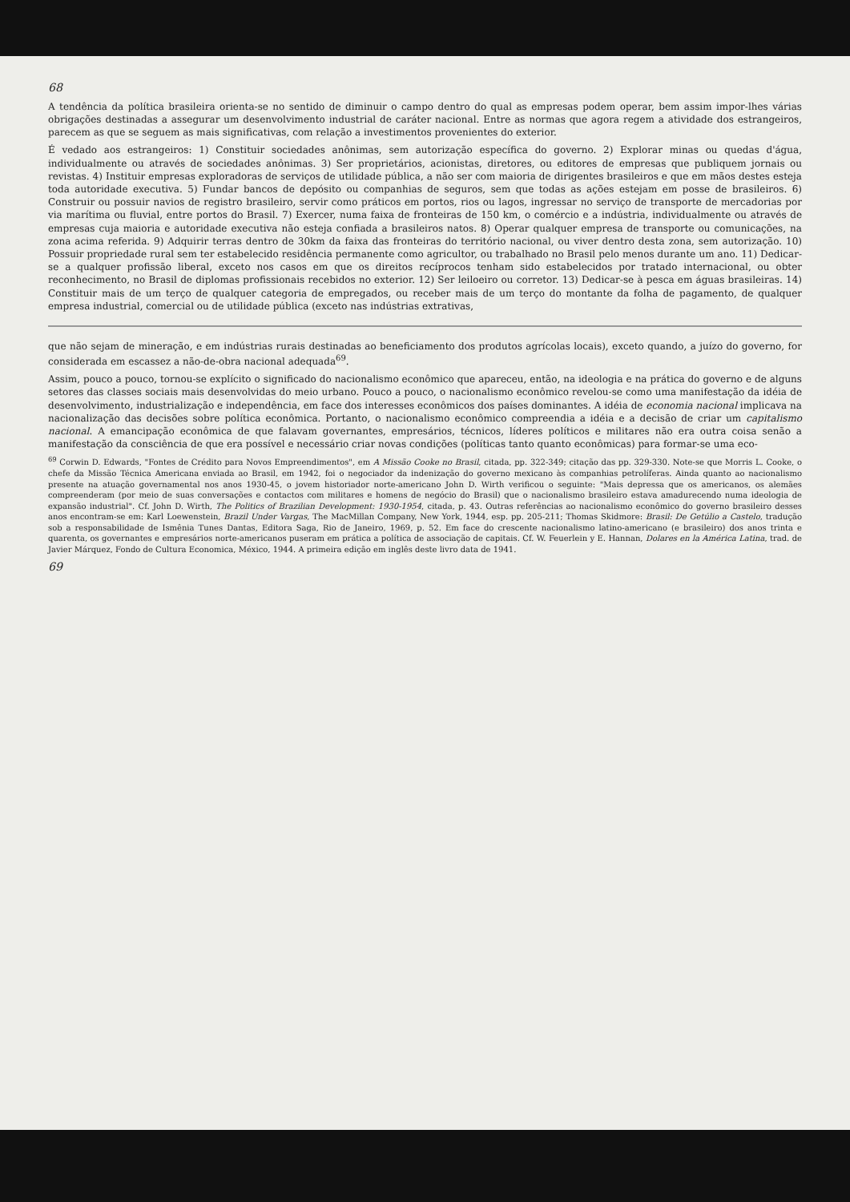68
A tendência da política brasileira orienta-se no sentido de diminuir o campo dentro do qual as empresas podem operar, bem assim impor-lhes várias obrigações destinadas a assegurar um desenvolvimento industrial de caráter nacional. Entre as normas que agora regem a atividade dos estrangeiros, parecem as que se seguem as mais significativas, com relação a investimentos provenientes do exterior.
É vedado aos estrangeiros: 1) Constituir sociedades anônimas, sem autorização específica do governo. 2) Explorar minas ou quedas d'água, individualmente ou através de sociedades anônimas. 3) Ser proprietários, acionistas, diretores, ou editores de empresas que publiquem jornais ou revistas. 4) Instituir empresas exploradoras de serviços de utilidade pública, a não ser com maioria de dirigentes brasileiros e que em mãos destes esteja toda autoridade executiva. 5) Fundar bancos de depósito ou companhias de seguros, sem que todas as ações estejam em posse de brasileiros. 6) Construir ou possuir navios de registro brasileiro, servir como práticos em portos, rios ou lagos, ingressar no serviço de transporte de mercadorias por via marítima ou fluvial, entre portos do Brasil. 7) Exercer, numa faixa de fronteiras de 150 km, o comércio e a indústria, individualmente ou através de empresas cuja maioria e autoridade executiva não esteja confiada a brasileiros natos. 8) Operar qualquer empresa de transporte ou comunicações, na zona acima referida. 9) Adquirir terras dentro de 30km da faixa das fronteiras do território nacional, ou viver dentro desta zona, sem autorização. 10) Possuir propriedade rural sem ter estabelecido residência permanente como agricultor, ou trabalhado no Brasil pelo menos durante um ano. 11) Dedicar-se a qualquer profissão liberal, exceto nos casos em que os direitos recíprocos tenham sido estabelecidos por tratado internacional, ou obter reconhecimento, no Brasil de diplomas profissionais recebidos no exterior. 12) Ser leiloeiro ou corretor. 13) Dedicar-se à pesca em águas brasileiras. 14) Constituir mais de um terço de qualquer categoria de empregados, ou receber mais de um terço do montante da folha de pagamento, de qualquer empresa industrial, comercial ou de utilidade pública (exceto nas indústrias extrativas,
que não sejam de mineração, e em indústrias rurais destinadas ao beneficiamento dos produtos agrícolas locais), exceto quando, a juízo do governo, for considerada em escassez a não-de-obra nacional adequada<sup>69</sup>.
Assim, pouco a pouco, tornou-se explícito o significado do nacionalismo econômico que apareceu, então, na ideologia e na prática do governo e de alguns setores das classes sociais mais desenvolvidas do meio urbano. Pouco a pouco, o nacionalismo econômico revelou-se como uma manifestação da idéia de desenvolvimento, industrialização e independência, em face dos interesses econômicos dos países dominantes. A idéia de economia nacional implicava na nacionalização das decisões sobre política econômica. Portanto, o nacionalismo econômico compreendia a idéia e a decisão de criar um capitalismo nacional. A emancipação econômica de que falavam governantes, empresários, técnicos, líderes políticos e militares não era outra coisa senão a manifestação da consciência de que era possível e necessário criar novas condições (políticas tanto quanto econômicas) para formar-se uma eco-
<sup>69</sup> Corwin D. Edwards, "Fontes de Crédito para Novos Empreendimentos", em A Missão Cooke no Brasil, citada, pp. 322-349; citação das pp. 329-330. Note-se que Morris L. Cooke, o chefe da Missão Técnica Americana enviada ao Brasil, em 1942, foi o negociador da indenização do governo mexicano às companhias petrolíferas. Ainda quanto ao nacionalismo presente na atuação governamental nos anos 1930-45, o jovem historiador norte-americano John D. Wirth verificou o seguinte: "Mais depressa que os americanos, os alemães compreenderam (por meio de suas conversações e contactos com militares e homens de negócio do Brasil) que o nacionalismo brasileiro estava amadurecendo numa ideologia de expansão industrial". Cf. John D. Wirth, The Politics of Brazilian Development: 1930-1954, citada, p. 43. Outras referências ao nacionalismo econômico do governo brasileiro desses anos encontram-se em: Karl Loewenstein, Brazil Under Vargas, The MacMillan Company, New York, 1944, esp. pp. 205-211; Thomas Skidmore: Brasil: De Getúlio a Castelo, tradução sob a responsabilidade de Ismênia Tunes Dantas, Editora Saga, Rio de Janeiro, 1969, p. 52. Em face do crescente nacionalismo latino-americano (e brasileiro) dos anos trinta e quarenta, os governantes e empresários norte-americanos puseram em prática a política de associação de capitais. Cf. W. Feuerlein y E. Hannan, Dolares en la América Latina, trad. de Javier Márquez, Fondo de Cultura Economica, México, 1944. A primeira edição em inglês deste livro data de 1941.
69